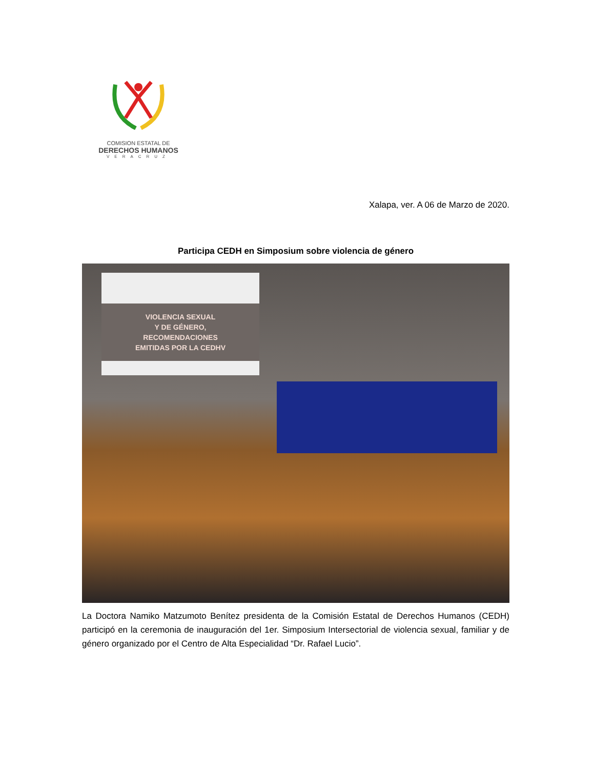COMISION ESTATAL DE
DERECHOS HUMANOS
VERACRUZ
Xalapa, ver. A 06 de Marzo de 2020.
Participa CEDH en Simposium sobre violencia de género
VIOLENCIA SEXUAL
Y DE GÉNERO,
RECOMENDACIONES
EMITIDAS POR LA CEDHV
La Doctora Namiko Matzumoto Benítez presidenta de la Comisión Estatal de Derechos Humanos (CEDH) participó en la ceremonia de inauguración del 1er. Simposium Intersectorial de violencia sexual, familiar y de género organizado por el Centro de Alta Especialidad “Dr. Rafael Lucio”.